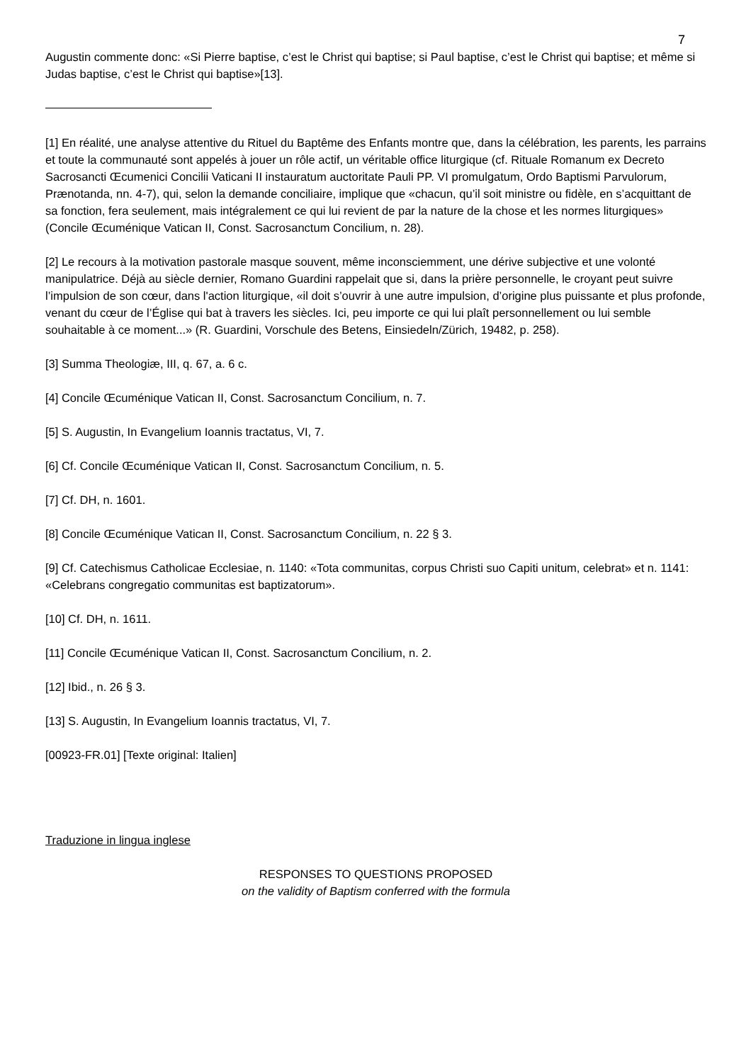7
Augustin commente donc: «Si Pierre baptise, c’est le Christ qui baptise; si Paul baptise, c’est le Christ qui baptise; et même si Judas baptise, c’est le Christ qui baptise»[13].
[1] En réalité, une analyse attentive du Rituel du Baptême des Enfants montre que, dans la célébration, les parents, les parrains et toute la communauté sont appelés à jouer un rôle actif, un véritable office liturgique (cf. Rituale Romanum ex Decreto Sacrosancti Œcumenici Concilii Vaticani II instauratum auctoritate Pauli PP. VI promulgatum, Ordo Baptismi Parvulorum, Prænotanda, nn. 4-7), qui, selon la demande conciliaire, implique que «chacun, qu’il soit ministre ou fidèle, en s’acquittant de sa fonction, fera seulement, mais intégralement ce qui lui revient de par la nature de la chose et les normes liturgiques» (Concile Œcuménique Vatican II, Const. Sacrosanctum Concilium, n. 28).
[2] Le recours à la motivation pastorale masque souvent, même inconsciemment, une dérive subjective et une volonté manipulatrice. Déjà au siècle dernier, Romano Guardini rappelait que si, dans la prière personnelle, le croyant peut suivre l’impulsion de son cœur, dans l'action liturgique, «il doit s’ouvrir à une autre impulsion, d’origine plus puissante et plus profonde, venant du cœur de l’Église qui bat à travers les siècles. Ici, peu importe ce qui lui plaît personnellement ou lui semble souhaitable à ce moment...» (R. Guardini, Vorschule des Betens, Einsiedeln/Zürich, 19482, p. 258).
[3] Summa Theologiæ, III, q. 67, a. 6 c.
[4] Concile Œcuménique Vatican II, Const. Sacrosanctum Concilium, n. 7.
[5] S. Augustin, In Evangelium Ioannis tractatus, VI, 7.
[6] Cf. Concile Œcuménique Vatican II, Const. Sacrosanctum Concilium, n. 5.
[7] Cf. DH, n. 1601.
[8] Concile Œcuménique Vatican II, Const. Sacrosanctum Concilium, n. 22 § 3.
[9] Cf. Catechismus Catholicae Ecclesiae, n. 1140: «Tota communitas, corpus Christi suo Capiti unitum, celebrat» et n. 1141: «Celebrans congregatio communitas est baptizatorum».
[10] Cf. DH, n. 1611.
[11] Concile Œcuménique Vatican II, Const. Sacrosanctum Concilium, n. 2.
[12] Ibid., n. 26 § 3.
[13] S. Augustin, In Evangelium Ioannis tractatus, VI, 7.
[00923-FR.01] [Texte original: Italien]
Traduzione in lingua inglese
RESPONSES TO QUESTIONS PROPOSED
on the validity of Baptism conferred with the formula